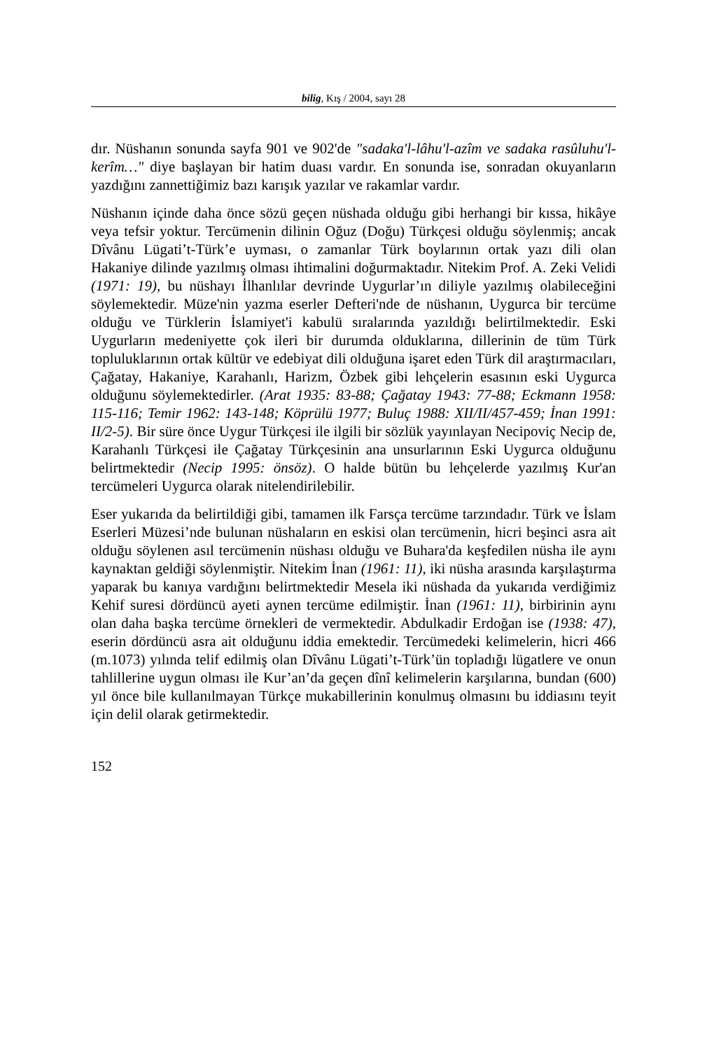bilig, Kış / 2004, sayı 28
dır. Nüshanın sonunda sayfa 901 ve 902'de "sadaka'l-lâhu'l-azîm ve sadaka rasûluhu'l-kerîm…" diye başlayan bir hatim duası vardır. En sonunda ise, sonradan okuyanların yazdığını zannettiğimiz bazı karışık yazılar ve rakamlar vardır.
Nüshanın içinde daha önce sözü geçen nüshada olduğu gibi herhangi bir kıssa, hikâye veya tefsir yoktur. Tercümenin dilinin Oğuz (Doğu) Türkçesi olduğu söylenmiş; ancak Dîvânu Lügati’t-Türk’e uyması, o zamanlar Türk boylarının ortak yazı dili olan Hakaniye dilinde yazılmış olması ihtimalini doğurmaktadır. Nitekim Prof. A. Zeki Velidi (1971: 19), bu nüshayı İlhanlılar devrinde Uygurlar’ın diliyle yazılmış olabileceğini söylemektedir. Müze'nin yazma eserler Defteri'nde de nüshanın, Uygurca bir tercüme olduğu ve Türklerin İslamiyet'i kabulü sıralarında yazıldığı belirtilmektedir. Eski Uygurların medeniyette çok ileri bir durumda olduklarına, dillerinin de tüm Türk topluluklarının ortak kültür ve edebiyat dili olduğuna işaret eden Türk dil araştırmacıları, Çağatay, Hakaniye, Karahanlı, Harizm, Özbek gibi lehçelerin esasının eski Uygurca olduğunu söylemektedirler. (Arat 1935: 83-88; Çağatay 1943: 77-88; Eckmann 1958: 115-116; Temir 1962: 143-148; Köprülü 1977; Buluç 1988: XII/II/457-459; İnan 1991: II/2-5). Bir süre önce Uygur Türkçesi ile ilgili bir sözlük yayınlayan Necipoviç Necip de, Karahanlı Türkçesi ile Çağatay Türkçesinin ana unsurlarının Eski Uygurca olduğunu belirtmektedir (Necip 1995: önsöz). O halde bütün bu lehçelerde yazılmış Kur'an tercümeleri Uygurca olarak nitelendirilebilir.
Eser yukarıda da belirtildiği gibi, tamamen ilk Farsça tercüme tarzındadır. Türk ve İslam Eserleri Müzesi’nde bulunan nüshaların en eskisi olan tercümenin, hicri beşinci asra ait olduğu söylenen asıl tercümenin nüshası olduğu ve Buhara'da keşfedilen nüsha ile aynı kaynaktan geldiği söylenmiştir. Nitekim İnan (1961: 11), iki nüsha arasında karşılaştırma yaparak bu kanıya vardığını belirtmektedir Mesela iki nüshada da yukarıda verdiğimiz Kehif suresi dördüncü ayeti aynen tercüme edilmiştir. İnan (1961: 11), birbirinin aynı olan daha başka tercüme örnekleri de vermektedir. Abdulkadir Erdoğan ise (1938: 47), eserin dördüncü asra ait olduğunu iddia emektedir. Tercümedeki kelimelerin, hicri 466 (m.1073) yılında telif edilmiş olan Dîvânu Lügati’t-Türk’ün topladığı lügatlere ve onun tahlillerine uygun olması ile Kur’an’da geçen dînî kelimelerin karşılarına, bundan (600) yıl önce bile kullanılmayan Türkçe mukabillerinin konulmuş olmasını bu iddiasını teyit için delil olarak getirmektedir.
152